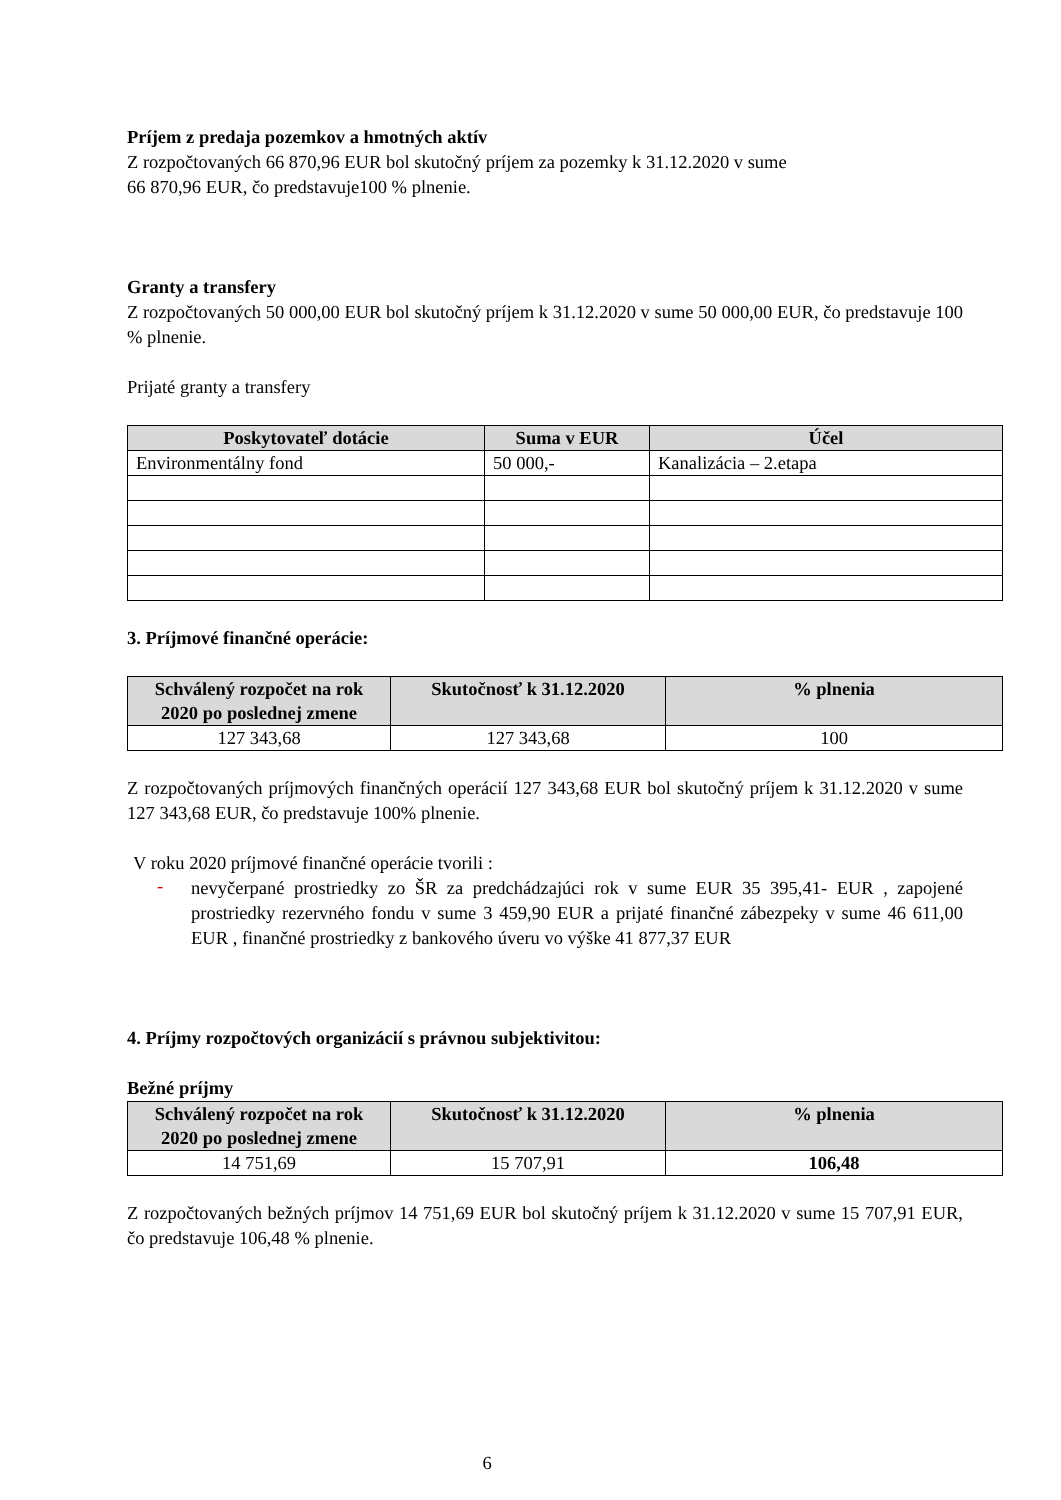Príjem z predaja pozemkov a hmotných aktív
Z rozpočtovaných 66 870,96 EUR bol skutočný príjem za pozemky k 31.12.2020 v sume
66 870,96 EUR, čo predstavuje100 % plnenie.
Granty a transfery
Z rozpočtovaných 50 000,00 EUR bol skutočný príjem k 31.12.2020 v sume 50 000,00 EUR, čo predstavuje 100 % plnenie.
Prijaté granty a transfery
| Poskytovateľ dotácie | Suma v EUR | Účel |
| --- | --- | --- |
| Environmentálny fond | 50 000,- | Kanalizácia – 2.etapa |
3. Príjmové finančné operácie:
| Schválený rozpočet na rok 2020 po poslednej zmene | Skutočnosť k 31.12.2020 | % plnenia |
| --- | --- | --- |
| 127 343,68 | 127 343,68 | 100 |
Z rozpočtovaných príjmových finančných operácií 127 343,68 EUR bol skutočný príjem k 31.12.2020 v sume 127 343,68 EUR, čo predstavuje 100% plnenie.
V roku 2020 príjmové finančné operácie tvorili :
-
nevyčerpané prostriedky zo ŠR za predchádzajúci rok v sume EUR 35 395,41- EUR , zapojené prostriedky rezervného fondu v sume 3 459,90 EUR a prijaté finančné zábezpeky v sume 46 611,00 EUR , finančné prostriedky z bankového úveru vo výške 41 877,37 EUR
4. Príjmy rozpočtových organizácií s právnou subjektivitou:
Bežné príjmy
| Schválený rozpočet na rok 2020 po poslednej zmene | Skutočnosť k 31.12.2020 | % plnenia |
| --- | --- | --- |
| 14 751,69 | 15 707,91 | 106,48 |
Z rozpočtovaných bežných príjmov 14 751,69 EUR bol skutočný príjem k 31.12.2020 v sume 15 707,91 EUR, čo predstavuje 106,48 % plnenie.
6